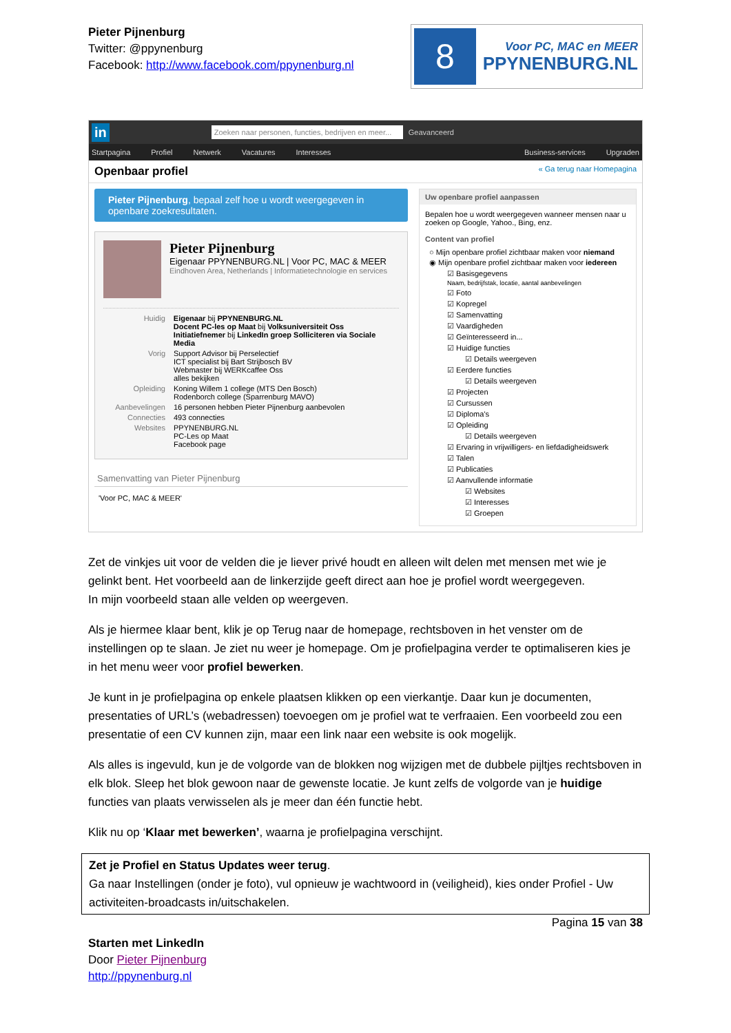Pieter Pijnenburg
Twitter: @ppynenburg
Facebook: http://www.facebook.com/ppynenburg.nl
8
Voor PC, MAC en MEER
PPYNENBURG.NL
in Zoeken naar personen, functies, bedrijven en meer... Geavanceerd
Startpagina Profiel Netwerk Vacatures Interesses Business-services Upgraden
Openbaar profiel « Ga terug naar Homepagina
Pieter Pijnenburg, bepaal zelf hoe u wordt weergegeven in openbare zoekresultaten.
Pieter Pijnenburg
Eigenaar PPYNENBURG.NL | Voor PC, MAC & MEER
Eindhoven Area, Netherlands | Informatietechnologie en services
Huidig Eigenaar bij PPYNENBURG.NL
Docent PC-les op Maat bij Volksuniversiteit Oss
Initiatiefnemer bij LinkedIn groep Solliciteren via Sociale Media
Vorig Support Advisor bij Perselectief
ICT specialist bij Bart Strijbosch BV
Webmaster bij WERKcaffee Oss
alles bekijken
Opleiding Koning Willem 1 college (MTS Den Bosch)
Rodenborch college (Sparrenburg MAVO)
Aanbevelingen 16 personen hebben Pieter Pijnenburg aanbevolen
Connecties 493 connecties
Websites PPYNENBURG.NL
PC-Les op Maat
Facebook page
Samenvatting van Pieter Pijnenburg
'Voor PC, MAC & MEER'
Uw openbare profiel aanpassen
Bepalen hoe u wordt weergegeven wanneer mensen naar u zoeken op Google, Yahoo., Bing, enz.
Content van profiel
○ Mijn openbare profiel zichtbaar maken voor niemand
◉ Mijn openbare profiel zichtbaar maken voor iedereen
☑ Basisgegevens
Naam, bedrijfstak, locatie, aantal aanbevelingen
☑ Foto
☑ Kopregel
☑ Samenvatting
☑ Vaardigheden
☑ Geïnteresseerd in...
☑ Huidige functies
☑ Details weergeven
☑ Eerdere functies
☑ Details weergeven
☑ Projecten
☑ Cursussen
☑ Diploma's
☑ Opleiding
☑ Details weergeven
☑ Ervaring in vrijwilligers- en liefdadigheidswerk
☑ Talen
☑ Publicaties
☑ Aanvullende informatie
☑ Websites
☑ Interesses
☑ Groepen
Zet de vinkjes uit voor de velden die je liever privé houdt en alleen wilt delen met mensen met wie je gelinkt bent. Het voorbeeld aan de linkerzijde geeft direct aan hoe je profiel wordt weergegeven.
In mijn voorbeeld staan alle velden op weergeven.
Als je hiermee klaar bent, klik je op Terug naar de homepage, rechtsboven in het venster om de instellingen op te slaan. Je ziet nu weer je homepage. Om je profielpagina verder te optimaliseren kies je in het menu weer voor profiel bewerken.
Je kunt in je profielpagina op enkele plaatsen klikken op een vierkantje. Daar kun je documenten, presentaties of URL’s (webadressen) toevoegen om je profiel wat te verfraaien. Een voorbeeld zou een presentatie of een CV kunnen zijn, maar een link naar een website is ook mogelijk.
Als alles is ingevuld, kun je de volgorde van de blokken nog wijzigen met de dubbele pijltjes rechtsboven in elk blok. Sleep het blok gewoon naar de gewenste locatie. Je kunt zelfs de volgorde van je huidige functies van plaats verwisselen als je meer dan één functie hebt.
Klik nu op ‘Klaar met bewerken’, waarna je profielpagina verschijnt.
Zet je Profiel en Status Updates weer terug.
Ga naar Instellingen (onder je foto), vul opnieuw je wachtwoord in (veiligheid), kies onder Profiel - Uw activiteiten-broadcasts in/uitschakelen.
Pagina 15 van 38
Starten met LinkedIn
Door Pieter Pijnenburg
http://ppynenburg.nl